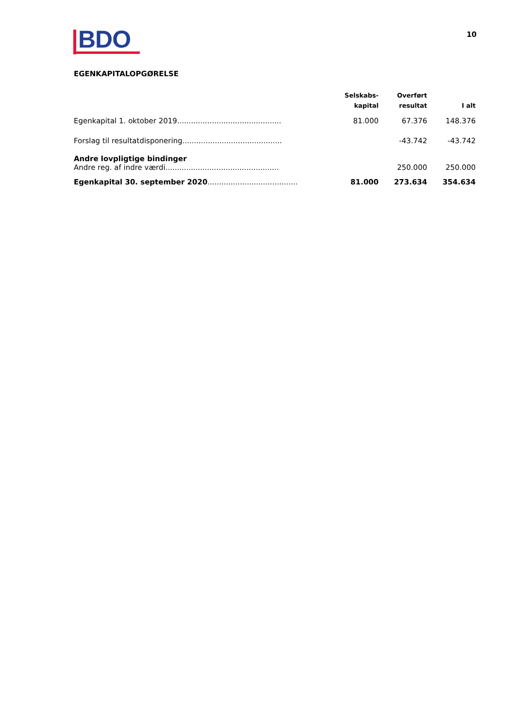BDO 10
EGENKAPITALOPGØRELSE
| | Selskabs- kapital | Overført resultat | I alt |
| --- | --- | --- | --- |
| Egenkapital 1. oktober 2019............................................. | 81.000 | 67.376 | 148.376 |
| Forslag til resultatdisponering........................................... | | -43.742 | -43.742 |
| Andre lovpligtige bindinger Andre reg. af indre værdi................................................. | | 250.000 | 250.000 |
| Egenkapital 30. september 2020 ....................................... | 81.000 | 273.634 | 354.634 |